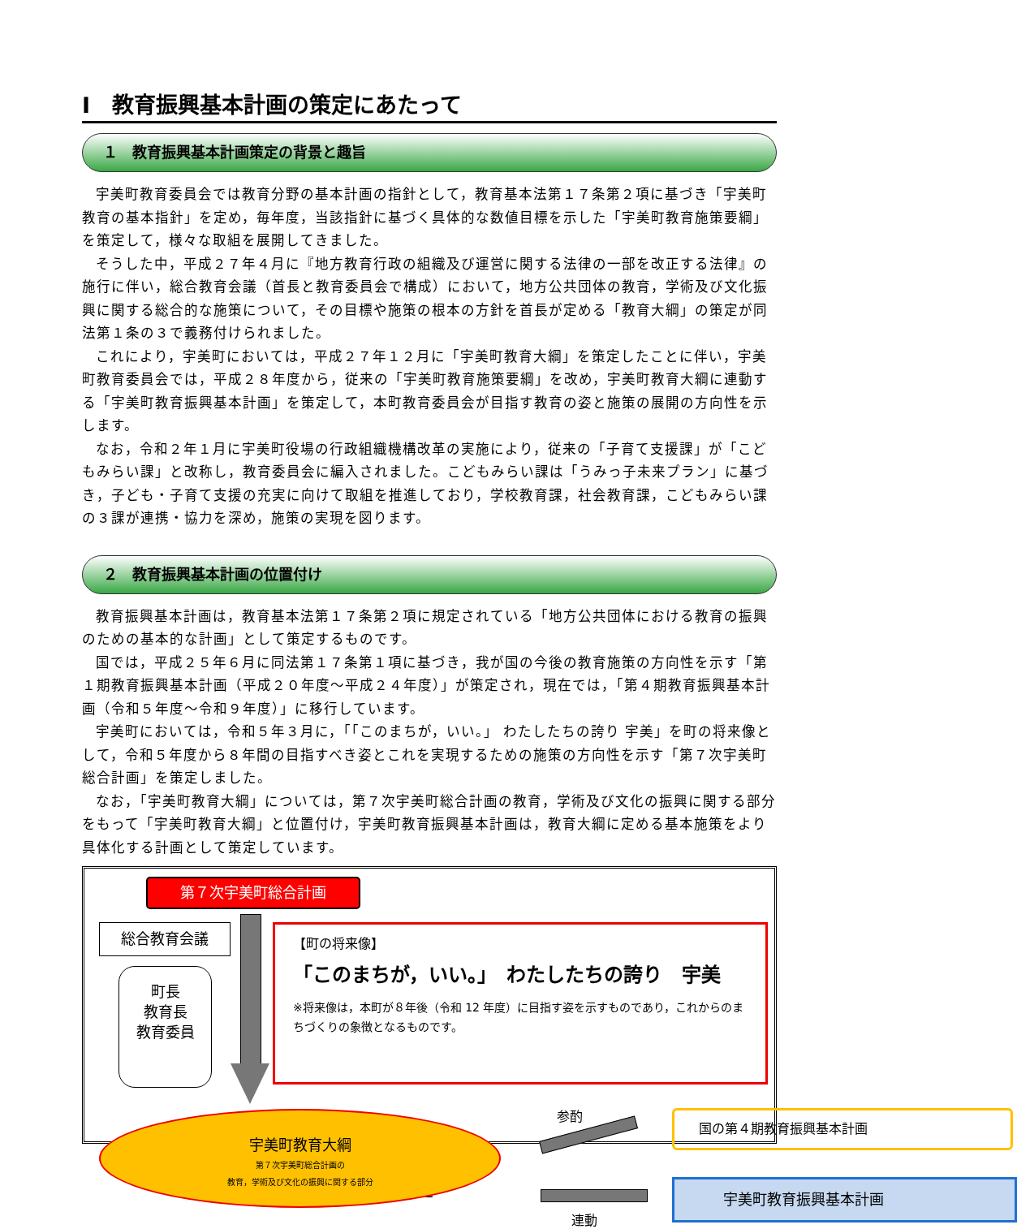Ⅰ　教育振興基本計画の策定にあたって
１　教育振興基本計画策定の背景と趣旨
宇美町教育委員会では教育分野の基本計画の指針として，教育基本法第１７条第２項に基づき「宇美町教育の基本指針」を定め，毎年度，当該指針に基づく具体的な数値目標を示した「宇美町教育施策要綱」を策定して，様々な取組を展開してきました。
そうした中，平成２７年４月に『地方教育行政の組織及び運営に関する法律の一部を改正する法律』の施行に伴い，総合教育会議（首長と教育委員会で構成）において，地方公共団体の教育，学術及び文化振興に関する総合的な施策について，その目標や施策の根本の方針を首長が定める「教育大綱」の策定が同法第１条の３で義務付けられました。
これにより，宇美町においては，平成２７年１２月に「宇美町教育大綱」を策定したことに伴い，宇美町教育委員会では，平成２８年度から，従来の「宇美町教育施策要綱」を改め，宇美町教育大綱に連動する「宇美町教育振興基本計画」を策定して，本町教育委員会が目指す教育の姿と施策の展開の方向性を示します。
なお，令和２年１月に宇美町役場の行政組織機構改革の実施により，従来の「子育て支援課」が「こどもみらい課」と改称し，教育委員会に編入されました。こどもみらい課は「うみっ子未来プラン」に基づき，子ども・子育て支援の充実に向けて取組を推進しており，学校教育課，社会教育課，こどもみらい課の３課が連携・協力を深め，施策の実現を図ります。
２　教育振興基本計画の位置付け
教育振興基本計画は，教育基本法第１７条第２項に規定されている「地方公共団体における教育の振興のための基本的な計画」として策定するものです。
国では，平成２５年６月に同法第１７条第１項に基づき，我が国の今後の教育施策の方向性を示す「第１期教育振興基本計画（平成２０年度～平成２４年度）」が策定され，現在では，「第４期教育振興基本計画（令和５年度～令和９年度）」に移行しています。
宇美町においては，令和５年３月に，「「このまちが，いい。」 わたしたちの誇り 宇美」を町の将来像として，令和５年度から８年間の目指すべき姿とこれを実現するための施策の方向性を示す「第７次宇美町総合計画」を策定しました。
なお，「宇美町教育大綱」については，第７次宇美町総合計画の教育，学術及び文化の振興に関する部分をもって「宇美町教育大綱」と位置付け，宇美町教育振興基本計画は，教育大綱に定める基本施策をより具体化する計画として策定しています。
第７次宇美町総合計画
総合教育会議
町長
教育長
教育委員
【町の将来像】
「このまちが，いい。」　わたしたちの誇り　宇美
※将来像は，本町が８年後（令和 12 年度）に目指す姿を示すものであり，これからのまちづくりの象徴となるものです。
宇美町教育大綱
第７次宇美町総合計画の
教育，学術及び文化の振興に関する部分
参酌
連動
国の第４期教育振興基本計画
宇美町教育振興基本計画
－2－